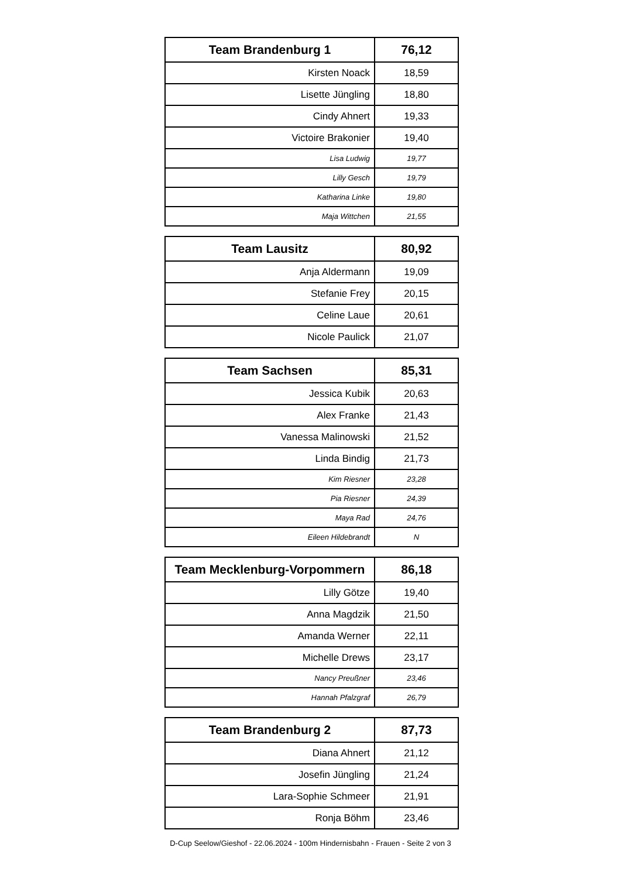| Team Brandenburg 1 | 76,12 |
| --- | --- |
| Kirsten Noack | 18,59 |
| Lisette Jüngling | 18,80 |
| Cindy Ahnert | 19,33 |
| Victoire Brakonier | 19,40 |
| Lisa Ludwig | 19,77 |
| Lilly Gesch | 19,79 |
| Katharina Linke | 19,80 |
| Maja Wittchen | 21,55 |
| Team Lausitz | 80,92 |
| --- | --- |
| Anja Aldermann | 19,09 |
| Stefanie Frey | 20,15 |
| Celine Laue | 20,61 |
| Nicole Paulick | 21,07 |
| Team Sachsen | 85,31 |
| --- | --- |
| Jessica Kubik | 20,63 |
| Alex Franke | 21,43 |
| Vanessa Malinowski | 21,52 |
| Linda Bindig | 21,73 |
| Kim Riesner | 23,28 |
| Pia Riesner | 24,39 |
| Maya Rad | 24,76 |
| Eileen Hildebrandt | N |
| Team Mecklenburg-Vorpommern | 86,18 |
| --- | --- |
| Lilly Götze | 19,40 |
| Anna Magdzik | 21,50 |
| Amanda Werner | 22,11 |
| Michelle Drews | 23,17 |
| Nancy Preußner | 23,46 |
| Hannah Pfalzgraf | 26,79 |
| Team Brandenburg 2 | 87,73 |
| --- | --- |
| Diana Ahnert | 21,12 |
| Josefin Jüngling | 21,24 |
| Lara-Sophie Schmeer | 21,91 |
| Ronja Böhm | 23,46 |
D-Cup Seelow/Gieshof - 22.06.2024 - 100m Hindernisbahn - Frauen - Seite 2 von 3